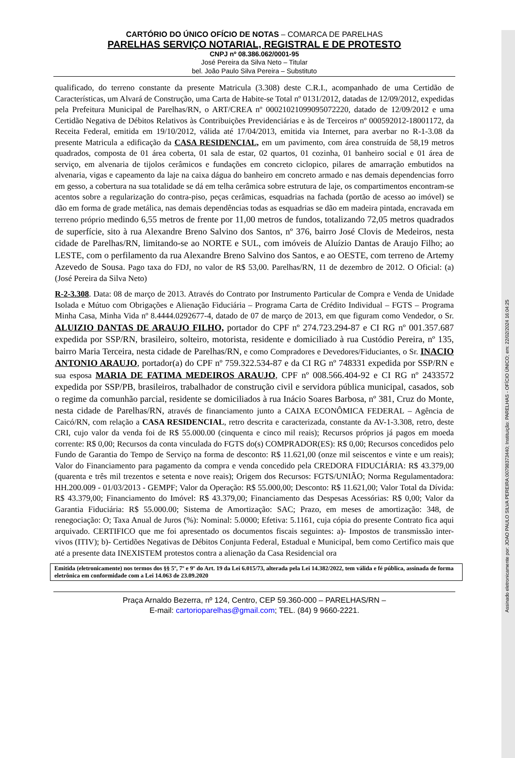Assinado eletronicamente por: JOAO PAULO SILVA PEREIRA:00798373440; Instituição: PARELHAS - OFÍCIO ÚNICO; em: 22/02/2024 16:04:25
CARTÓRIO DO ÚNICO OFÍCIO DE NOTAS – COMARCA DE PARELHAS
PARELHAS SERVIÇO NOTARIAL, REGISTRAL E DE PROTESTO
CNPJ nº 08.386.062/0001-95
José Pereira da Silva Neto – Titular
bel. João Paulo Silva Pereira – Substituto
qualificado, do terreno constante da presente Matricula (3.308) deste C.R.I., acompanhado de uma Certidão de Características, um Alvará de Construção, uma Carta de Habite-se Total nº 0131/2012, datadas de 12/09/2012, expedidas pela Prefeitura Municipal de Parelhas/RN, o ART/CREA nº 00021021099095072220, datado de 12/09/2012 e uma Certidão Negativa de Débitos Relativos às Contribuições Previdenciárias e às de Terceiros nº 000592012-18001172, da Receita Federal, emitida em 19/10/2012, válida até 17/04/2013, emitida via Internet, para averbar no R-1-3.08 da presente Matricula a edificação da CASA RESIDENCIAL, em um pavimento, com área construída de 58,19 metros quadrados, composta de 01 área coberta, 01 sala de estar, 02 quartos, 01 cozinha, 01 banheiro social e 01 área de serviço, em alvenaria de tijolos cerâmicos e fundações em concreto ciclopico, pilares de amarração embutidos na alvenaria, vigas e capeamento da laje na caixa dágua do banheiro em concreto armado e nas demais dependencias forro em gesso, a cobertura na sua totalidade se dá em telha cerâmica sobre estrutura de laje, os compartimentos encontram-se acentos sobre a regularização do contra-piso, peças cerâmicas, esquadrias na fachada (portão de acesso ao imóvel) se dão em forma de grade metálica, nas demais dependências todas as esquadrias se dão em madeira pintada, encravada em terreno próprio medindo 6,55 metros de frente por 11,00 metros de fundos, totalizando 72,05 metros quadrados de superfície, sito à rua Alexandre Breno Salvino dos Santos, nº 376, bairro José Clovis de Medeiros, nesta cidade de Parelhas/RN, limitando-se ao NORTE e SUL, com imóveis de Aluízio Dantas de Araujo Filho; ao LESTE, com o perfilamento da rua Alexandre Breno Salvino dos Santos, e ao OESTE, com terreno de Artemy Azevedo de Sousa. Pago taxa do FDJ, no valor de R$ 53,00. Parelhas/RN, 11 de dezembro de 2012. O Oficial: (a) (José Pereira da Silva Neto)
R-2-3.308. Data: 08 de março de 2013. Através do Contrato por Instrumento Particular de Compra e Venda de Unidade Isolada e Mútuo com Obrigações e Alienação Fiduciária – Programa Carta de Crédito Individual – FGTS – Programa Minha Casa, Minha Vida nº 8.4444.0292677-4, datado de 07 de março de 2013, em que figuram como Vendedor, o Sr. ALUIZIO DANTAS DE ARAUJO FILHO, portador do CPF nº 274.723.294-87 e CI RG nº 001.357.687 expedida por SSP/RN, brasileiro, solteiro, motorista, residente e domiciliado à rua Custódio Pereira, nº 135, bairro Maria Terceira, nesta cidade de Parelhas/RN, e como Compradores e Devedores/Fiduciantes, o Sr. INACIO ANTONIO ARAUJO, portador(a) do CPF nº 759.322.534-87 e da CI RG nº 748331 expedida por SSP/RN e sua esposa MARIA DE FATIMA MEDEIROS ARAUJO, CPF nº 008.566.404-92 e CI RG nº 2433572 expedida por SSP/PB, brasileiros, trabalhador de construção civil e servidora pública municipal, casados, sob o regime da comunhão parcial, residente se domiciliados à rua Inácio Soares Barbosa, nº 381, Cruz do Monte, nesta cidade de Parelhas/RN, através de financiamento junto a CAIXA ECONÔMICA FEDERAL – Agência de Caicó/RN, com relação a CASA RESIDENCIAL, retro descrita e caracterizada, constante da AV-1-3.308, retro, deste CRI, cujo valor da venda foi de R$ 55.000.00 (cinquenta e cinco mil reais); Recursos próprios já pagos em moeda corrente: R$ 0,00; Recursos da conta vinculada do FGTS do(s) COMPRADOR(ES): R$ 0,00; Recursos concedidos pelo Fundo de Garantia do Tempo de Serviço na forma de desconto: R$ 11.621,00 (onze mil seiscentos e vinte e um reais); Valor do Financiamento para pagamento da compra e venda concedido pela CREDORA FIDUCIÁRIA: R$ 43.379,00 (quarenta e três mil trezentos e setenta e nove reais); Origem dos Recursos: FGTS/UNIÃO; Norma Regulamentadora: HH.200.009 - 01/03/2013 - GEMPF; Valor da Operação: R$ 55.000,00; Desconto: R$ 11.621,00; Valor Total da Dívida: R$ 43.379,00; Financiamento do Imóvel: R$ 43.379,00; Financiamento das Despesas Acessórias: R$ 0,00; Valor da Garantia Fiduciária: R$ 55.000.00; Sistema de Amortização: SAC; Prazo, em meses de amortização: 348, de renegociação: O; Taxa Anual de Juros (%): Nominal: 5.0000; Efetiva: 5.1161, cuja cópia do presente Contrato fica aqui arquivado. CERTIFICO que me foi apresentado os documentos fiscais seguintes: a)- Impostos de transmissão inter-vivos (ITIV); b)- Certidões Negativas de Débitos Conjunta Federal, Estadual e Municipal, bem como Certifico mais que até a presente data INEXISTEM protestos contra a alienação da Casa Residencial ora
Emitida (eletronicamente) nos termos dos §§ 5º, 7º e 9º do Art. 19 da Lei 6.015/73, alterada pela Lei 14.382/2022, tem válida e fé pública, assinada de forma eletrônica em conformidade com a Lei 14.063 de 23.09.2020
Praça Arnaldo Bezerra, nº 124, Centro, CEP 59.360-000 – PARELHAS/RN –
E-mail: cartorioparelhas@gmail.com; TEL. (84) 9 9660-2221.